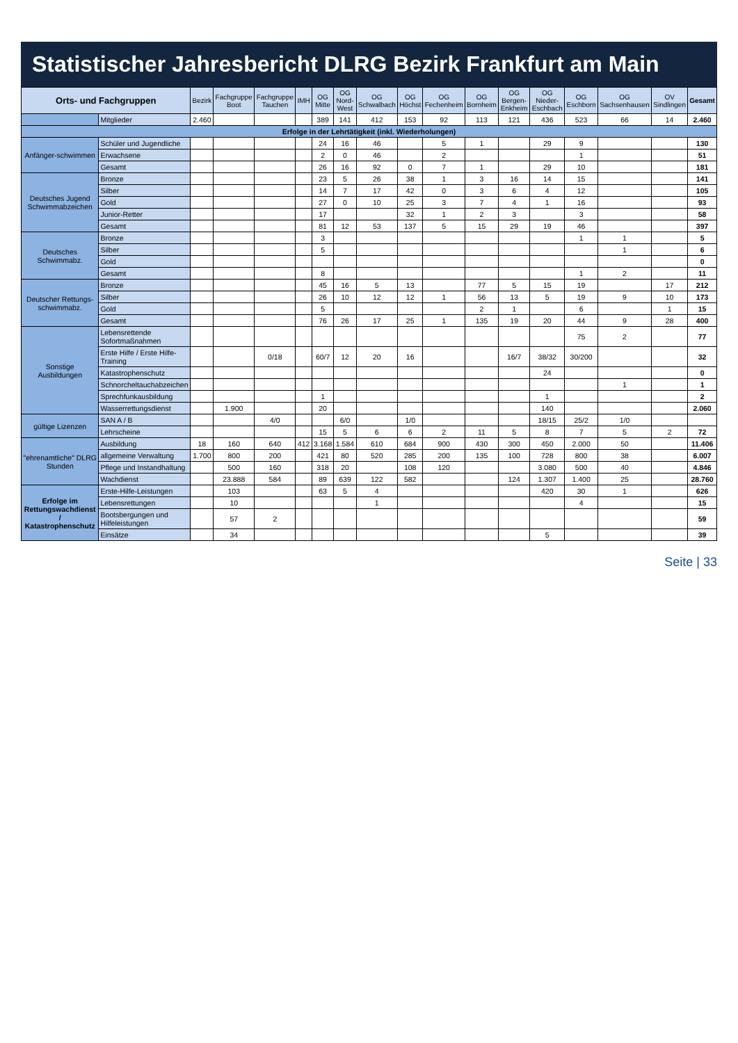Statistischer Jahresbericht DLRG Bezirk Frankfurt am Main
| Orts- und Fachgruppen | | Bezirk | Fachgruppe Boot | Fachgruppe Tauchen | IMH | OG Mitte | OG Nord-West | OG Schwalbach | OG Höchst | OG Fechenheim | OG Bornheim | OG Bergen-Enkheim | OG Nieder-Eschbach | OG Eschborn | OG Sachsenhausen | OV Sindlingen | Gesamt |
| --- | --- | --- | --- | --- | --- | --- | --- | --- | --- | --- | --- | --- | --- | --- | --- | --- | --- |
| | Mitglieder | 2.460 | | | | 389 | 141 | 412 | 153 | 92 | 113 | 121 | 436 | 523 | 66 | 14 | 2.460 |
| Erfolge in der Lehrtätigkeit (inkl. Wiederholungen) | | | | | | | | | | | | | | | | | |
| Anfänger-schwimmen | Schüler und Jugendliche | | | | | 24 | 16 | 46 | | 5 | 1 | | 29 | 9 | | | 130 |
| | Erwachsene | | | | | 2 | 0 | 46 | | 2 | | | | 1 | | | 51 |
| | Gesamt | | | | | 26 | 16 | 92 | 0 | 7 | 1 | | 29 | 10 | | | 181 |
| Deutsches Jugend Schwimmabzeichen | Bronze | | | | | 23 | 5 | 26 | 38 | 1 | 3 | 16 | 14 | 15 | | | 141 |
| | Silber | | | | | 14 | 7 | 17 | 42 | 0 | 3 | 6 | 4 | 12 | | | 105 |
| | Gold | | | | | 27 | 0 | 10 | 25 | 3 | 7 | 4 | 1 | 16 | | | 93 |
| | Junior-Retter | | | | | 17 | | | 32 | 1 | 2 | 3 | | 3 | | | 58 |
| | Gesamt | | | | | 81 | 12 | 53 | 137 | 5 | 15 | 29 | 19 | 46 | | | 397 |
| Deutsches Schwimmabz. | Bronze | | | | | 3 | | | | | | | | 1 | 1 | | 5 |
| | Silber | | | | | 5 | | | | | | | | | 1 | | 6 |
| | Gold | | | | | | | | | | | | | | | | 0 |
| | Gesamt | | | | | 8 | | | | | | | | 1 | 2 | | 11 |
| Deutscher Rettungs-schwimmabz. | Bronze | | | | | 45 | 16 | 5 | 13 | | 77 | 5 | 15 | 19 | | 17 | 212 |
| | Silber | | | | | 26 | 10 | 12 | 12 | 1 | 56 | 13 | 5 | 19 | 9 | 10 | 173 |
| | Gold | | | | | 5 | | | | | 2 | 1 | | 6 | | 1 | 15 |
| | Gesamt | | | | | 76 | 26 | 17 | 25 | 1 | 135 | 19 | 20 | 44 | 9 | 28 | 400 |
| Sonstige Ausbildungen | Lebensrettende Sofortmaßnahmen | | | | | | | | | | | | | 75 | 2 | | 77 |
| | Erste Hilfe / Erste Hilfe-Training | | | 0/18 | | 60/7 | 12 | 20 | 16 | | | 16/7 | 38/32 | 30/200 | | | 32 |
| | Katastrophenschutz | | | | | | | | | | | | 24 | | | | 0 |
| | Schnorcheltauchabzeichen | | | | | | | | | | | | | | 1 | | 1 |
| | Sprechfunkausbildung | | | | | 1 | | | | | | | 1 | | | | 2 |
| | Wasserrettungsdienst | | 1.900 | | | 20 | | | | | | | 140 | | | | 2.060 |
| gültige Lizenzen | SAN A / B | | | 4/0 | | | 6/0 | | 1/0 | | | | 18/15 | 25/2 | 1/0 | | |
| | Lehrscheine | | | | | 15 | 5 | 6 | 6 | 2 | 11 | 5 | 8 | 7 | 5 | 2 | 72 |
| "ehrenamtliche" DLRG Stunden | Ausbildung | 18 | 160 | 640 | 412 | 3.168 | 1.584 | 610 | 684 | 900 | 430 | 300 | 450 | 2.000 | 50 | | 11.406 |
| | allgemeine Verwaltung | 1.700 | 800 | 200 | | 421 | 80 | 520 | 285 | 200 | 135 | 100 | 728 | 800 | 38 | | 6.007 |
| | Pflege und Instandhaltung | | 500 | 160 | | 318 | 20 | | 108 | 120 | | | 3.080 | 500 | 40 | | 4.846 |
| | Wachdienst | | 23.888 | 584 | | 89 | 639 | 122 | 582 | | | 124 | 1.307 | 1.400 | 25 | | 28.760 |
| Erfolge im Rettungswachdienst / Katastrophenschutz | Erste-Hilfe-Leistungen | | 103 | | | 63 | 5 | 4 | | | | | 420 | 30 | 1 | | 626 |
| | Lebensrettungen | | 10 | | | | | 1 | | | | | | 4 | | | 15 |
| | Bootsbergungen und Hilfeleistungen | | 57 | 2 | | | | | | | | | | | | | 59 |
| | Einsätze | | 34 | | | | | | | | | | 5 | | | | 39 |
Seite | 33